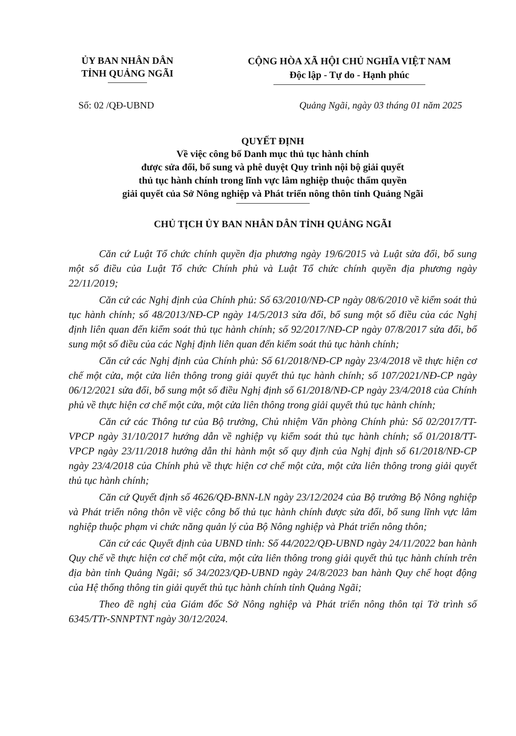ỦY BAN NHÂN DÂN
TỈNH QUẢNG NGÃI
CỘNG HÒA XÃ HỘI CHỦ NGHĨA VIỆT NAM
Độc lập - Tự do - Hạnh phúc
Số: 02 /QĐ-UBND Quảng Ngãi, ngày 03 tháng 01 năm 2025
QUYẾT ĐỊNH
Về việc công bố Danh mục thủ tục hành chính
được sửa đổi, bổ sung và phê duyệt Quy trình nội bộ giải quyết
thủ tục hành chính trong lĩnh vực lâm nghiệp thuộc thẩm quyền
giải quyết của Sở Nông nghiệp và Phát triển nông thôn tỉnh Quảng Ngãi
CHỦ TỊCH ỦY BAN NHÂN DÂN TỈNH QUẢNG NGÃI
Căn cứ Luật Tổ chức chính quyền địa phương ngày 19/6/2015 và Luật sửa đổi, bổ sung một số điều của Luật Tổ chức Chính phủ và Luật Tổ chức chính quyền địa phương ngày 22/11/2019;
Căn cứ các Nghị định của Chính phủ: Số 63/2010/NĐ-CP ngày 08/6/2010 về kiểm soát thủ tục hành chính; số 48/2013/NĐ-CP ngày 14/5/2013 sửa đổi, bổ sung một số điều của các Nghị định liên quan đến kiểm soát thủ tục hành chính; số 92/2017/NĐ-CP ngày 07/8/2017 sửa đổi, bổ sung một số điều của các Nghị định liên quan đến kiểm soát thủ tục hành chính;
Căn cứ các Nghị định của Chính phủ: Số 61/2018/NĐ-CP ngày 23/4/2018 về thực hiện cơ chế một cửa, một cửa liên thông trong giải quyết thủ tục hành chính; số 107/2021/NĐ-CP ngày 06/12/2021 sửa đổi, bổ sung một số điều Nghị định số 61/2018/NĐ-CP ngày 23/4/2018 của Chính phủ về thực hiện cơ chế một cửa, một cửa liên thông trong giải quyết thủ tục hành chính;
Căn cứ các Thông tư của Bộ trưởng, Chủ nhiệm Văn phòng Chính phủ: Số 02/2017/TT-VPCP ngày 31/10/2017 hướng dẫn về nghiệp vụ kiểm soát thủ tục hành chính; số 01/2018/TT-VPCP ngày 23/11/2018 hướng dẫn thi hành một số quy định của Nghị định số 61/2018/NĐ-CP ngày 23/4/2018 của Chính phủ về thực hiện cơ chế một cửa, một cửa liên thông trong giải quyết thủ tục hành chính;
Căn cứ Quyết định số 4626/QĐ-BNN-LN ngày 23/12/2024 của Bộ trưởng Bộ Nông nghiệp và Phát triển nông thôn về việc công bố thủ tục hành chính được sửa đổi, bổ sung lĩnh vực lâm nghiệp thuộc phạm vi chức năng quản lý của Bộ Nông nghiệp và Phát triển nông thôn;
Căn cứ các Quyết định của UBND tỉnh: Số 44/2022/QĐ-UBND ngày 24/11/2022 ban hành Quy chế về thực hiện cơ chế một cửa, một cửa liên thông trong giải quyết thủ tục hành chính trên địa bàn tỉnh Quảng Ngãi; số 34/2023/QĐ-UBND ngày 24/8/2023 ban hành Quy chế hoạt động của Hệ thống thông tin giải quyết thủ tục hành chính tỉnh Quảng Ngãi;
Theo đề nghị của Giám đốc Sở Nông nghiệp và Phát triển nông thôn tại Tờ trình số 6345/TTr-SNNPTNT ngày 30/12/2024.